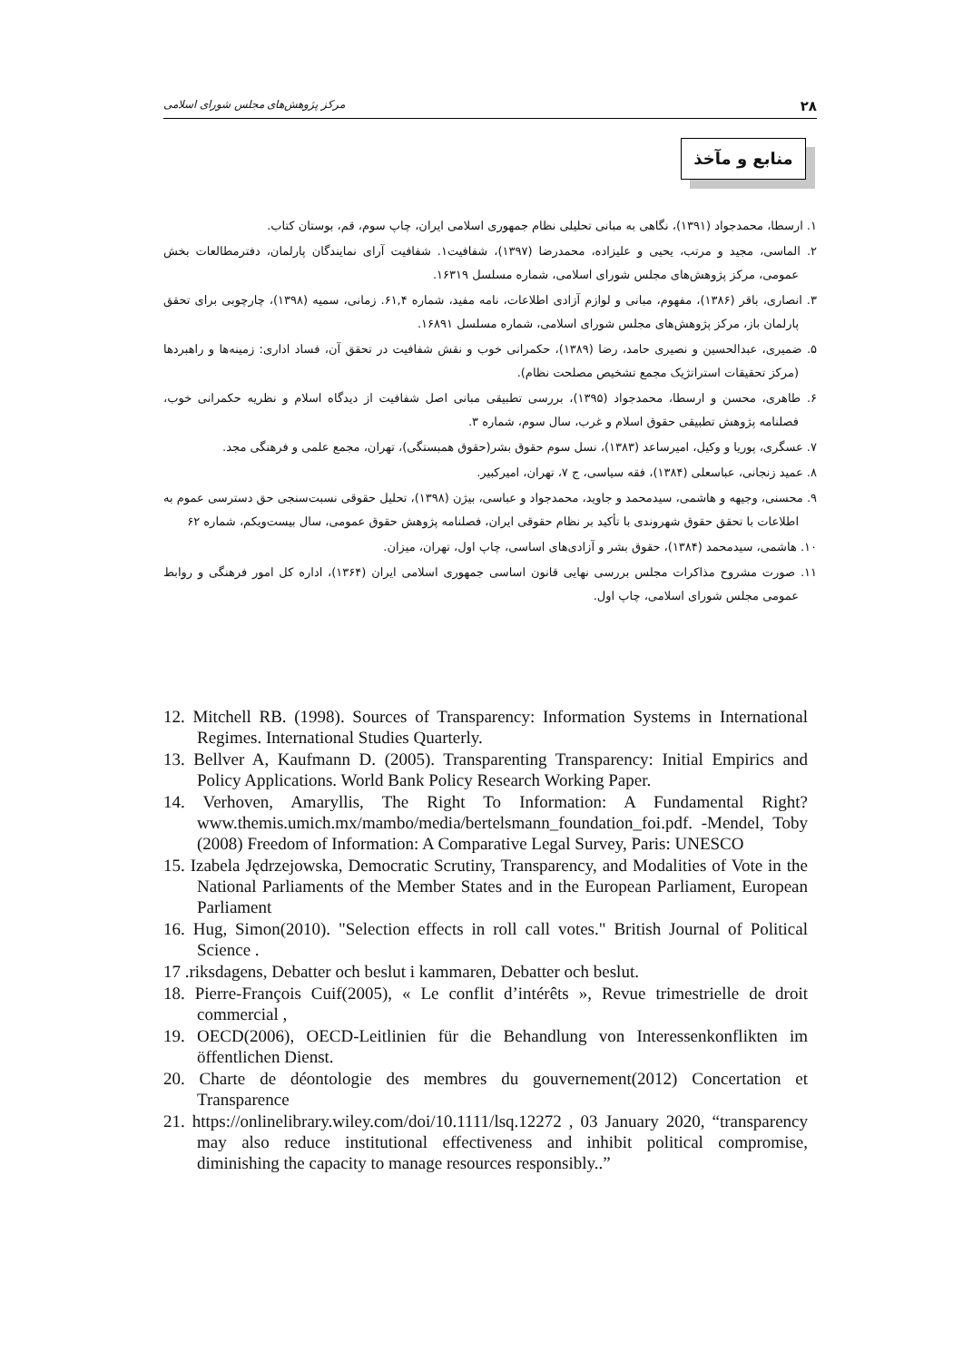۲۸ مرکز پژوهش‌های مجلس شورای اسلامی
منابع و مآخذ
۱. ارسطا، محمدجواد (۱۳۹۱)، نگاهی به مبانی تحلیلی نظام جمهوری اسلامی ایران، چاپ سوم، قم، بوستان کتاب.
۲. الماسی، مجید و مرتب، یحیی و علیزاده، محمدرضا (۱۳۹۷)، شفافیت۱. شفافیت آرای نمایندگان پارلمان، دفترمطالعات بخش عمومی، مرکز پژوهش‌های مجلس شورای اسلامی، شماره مسلسل ۱۶۳۱۹.
۳. انصاری، باقر (۱۳۸۶)، مفهوم، مبانی و لوازم آزادی اطلاعات، نامه مفید، شماره ۶۱,۴. زمانی، سمیه (۱۳۹۸)، چارچوبی برای تحقق پارلمان باز، مرکز پژوهش‌های مجلس شورای اسلامی، شماره مسلسل ۱۶۸۹۱.
۵. ضمیری، عبدالحسین و نصیری حامد، رضا (۱۳۸۹)، حکمرانی خوب و نقش شفافیت در تحقق آن، فساد اداری: زمینه‌ها و راهبردها (مرکز تحقیقات استراتژیک مجمع تشخیص مصلحت نظام).
۶. طاهری، محسن و ارسطا، محمدجواد (۱۳۹۵)، بررسی تطبیقی مبانی اصل شفافیت از دیدگاه اسلام و نظریه حکمرانی خوب، فصلنامه پژوهش تطبیقی حقوق اسلام و غرب، سال سوم، شماره ۳.
۷. عسگری، پوریا و وکیل، امیرساعد (۱۳۸۳)، نسل سوم حقوق بشر(حقوق همبستگی)، تهران، مجمع علمی و فرهنگی مجد.
۸. عمید زنجانی، عباسعلی (۱۳۸۴)، فقه سیاسی، ج ۷، تهران، امیرکبیر.
۹. محسنی، وجیهه و هاشمی، سیدمحمد و جاوید، محمدجواد و عباسی، بیژن (۱۳۹۸)، تحلیل حقوقی نسبت‌سنجی حق دسترسی عموم به اطلاعات با تحقق حقوق شهروندی با تأکید بر نظام حقوقی ایران، فصلنامه پژوهش حقوق عمومی، سال بیست‌ویکم، شماره ۶۲
۱۰. هاشمی، سیدمحمد (۱۳۸۴)، حقوق بشر و آزادی‌های اساسی، چاپ اول، تهران، میزان.
۱۱. صورت مشروح مذاکرات مجلس بررسی نهایی قانون اساسی جمهوری اسلامی ایران (۱۳۶۴)، اداره کل امور فرهنگی و روابط عمومی مجلس شورای اسلامی، چاپ اول.
12. Mitchell RB. (1998). Sources of Transparency: Information Systems in International Regimes. International Studies Quarterly.
13. Bellver A, Kaufmann D. (2005). Transparenting Transparency: Initial Empirics and Policy Applications. World Bank Policy Research Working Paper.
14. Verhoven, Amaryllis, The Right To Information: A Fundamental Right? www.themis.umich.mx/mambo/media/bertelsmann_foundation_foi.pdf. -Mendel, Toby (2008) Freedom of Information: A Comparative Legal Survey, Paris: UNESCO
15. Izabela Jędrzejowska, Democratic Scrutiny, Transparency, and Modalities of Vote in the National Parliaments of the Member States and in the European Parliament, European Parliament
16. Hug, Simon(2010). "Selection effects in roll call votes." British Journal of Political Science .
17 .riksdagens, Debatter och beslut i kammaren, Debatter och beslut.
18. Pierre-François Cuif(2005), « Le conflit d’intérêts », Revue trimestrielle de droit commercial ,
19. OECD(2006), OECD-Leitlinien für die Behandlung von Interessenkonflikten im öffentlichen Dienst.
20. Charte de déontologie des membres du gouvernement(2012) Concertation et Transparence
21. https://onlinelibrary.wiley.com/doi/10.1111/lsq.12272 , 03 January 2020, “transparency may also reduce institutional effectiveness and inhibit political compromise, diminishing the capacity to manage resources responsibly..”